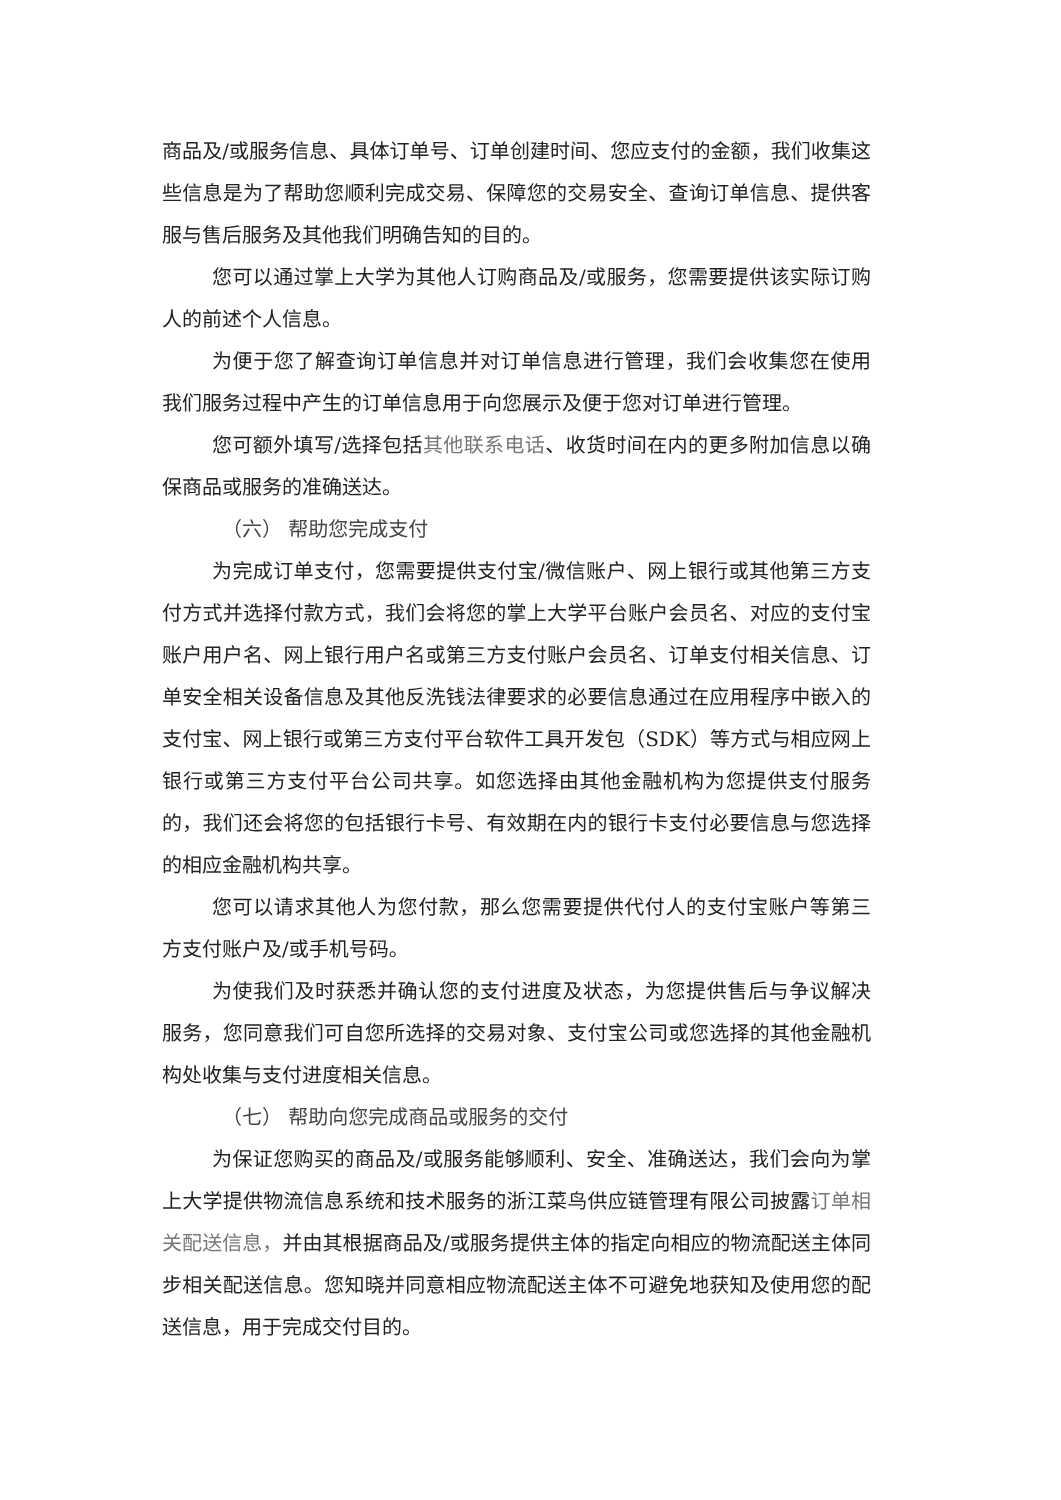商品及/或服务信息、具体订单号、订单创建时间、您应支付的金额，我们收集这些信息是为了帮助您顺利完成交易、保障您的交易安全、查询订单信息、提供客服与售后服务及其他我们明确告知的目的。
您可以通过掌上大学为其他人订购商品及/或服务，您需要提供该实际订购人的前述个人信息。
为便于您了解查询订单信息并对订单信息进行管理，我们会收集您在使用我们服务过程中产生的订单信息用于向您展示及便于您对订单进行管理。
您可额外填写/选择包括其他联系电话、收货时间在内的更多附加信息以确保商品或服务的准确送达。
（六） 帮助您完成支付
为完成订单支付，您需要提供支付宝/微信账户、网上银行或其他第三方支付方式并选择付款方式，我们会将您的掌上大学平台账户会员名、对应的支付宝账户用户名、网上银行用户名或第三方支付账户会员名、订单支付相关信息、订单安全相关设备信息及其他反洗钱法律要求的必要信息通过在应用程序中嵌入的支付宝、网上银行或第三方支付平台软件工具开发包（SDK）等方式与相应网上银行或第三方支付平台公司共享。如您选择由其他金融机构为您提供支付服务的，我们还会将您的包括银行卡号、有效期在内的银行卡支付必要信息与您选择的相应金融机构共享。
您可以请求其他人为您付款，那么您需要提供代付人的支付宝账户等第三方支付账户及/或手机号码。
为使我们及时获悉并确认您的支付进度及状态，为您提供售后与争议解决服务，您同意我们可自您所选择的交易对象、支付宝公司或您选择的其他金融机构处收集与支付进度相关信息。
（七） 帮助向您完成商品或服务的交付
为保证您购买的商品及/或服务能够顺利、安全、准确送达，我们会向为掌上大学提供物流信息系统和技术服务的浙江菜鸟供应链管理有限公司披露订单相关配送信息，并由其根据商品及/或服务提供主体的指定向相应的物流配送主体同步相关配送信息。您知晓并同意相应物流配送主体不可避免地获知及使用您的配送信息，用于完成交付目的。